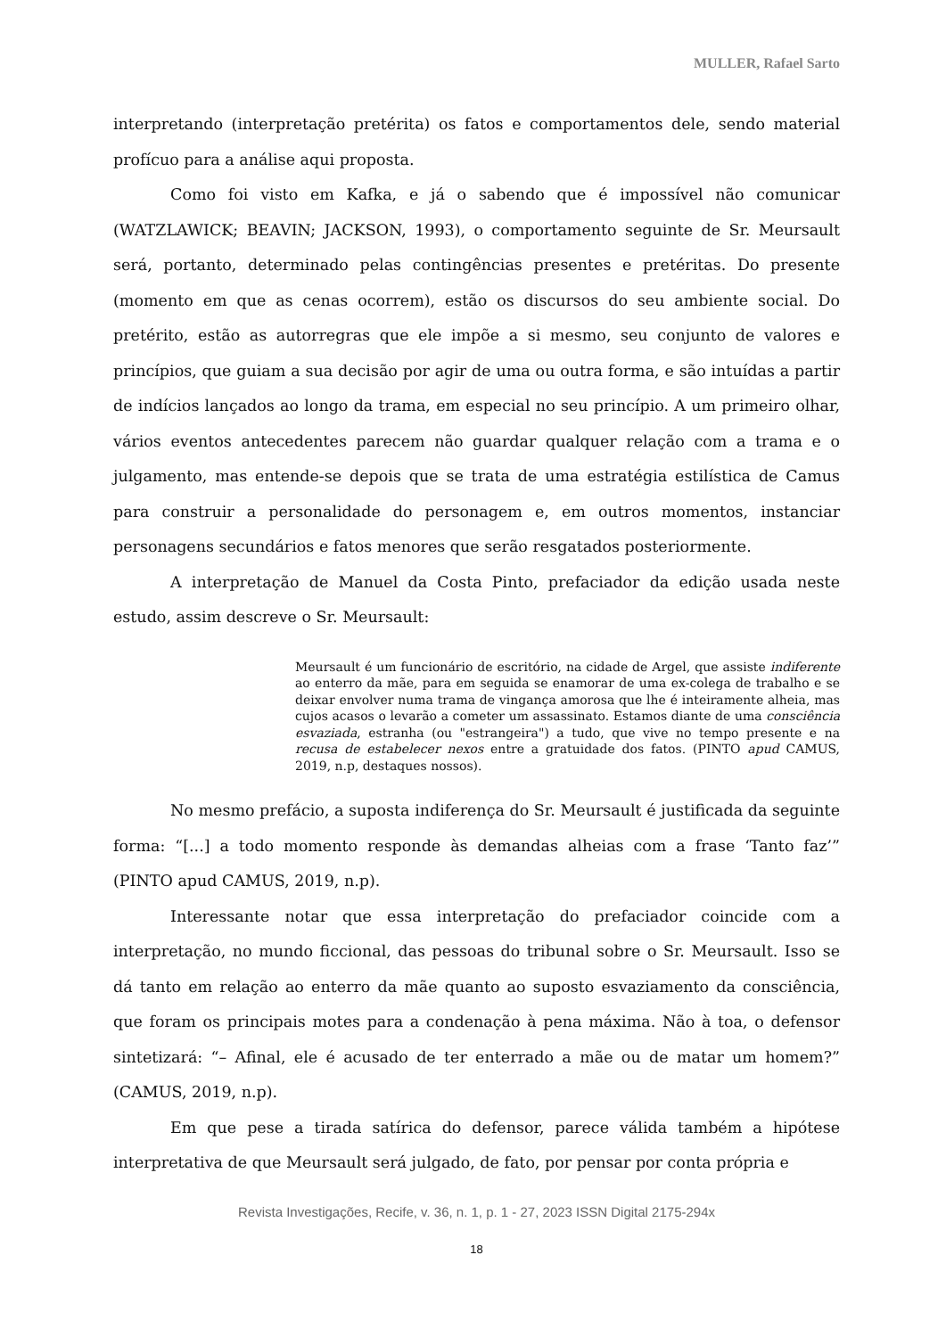MULLER, Rafael Sarto
interpretando (interpretação pretérita) os fatos e comportamentos dele, sendo material profícuo para a análise aqui proposta.
Como foi visto em Kafka, e já o sabendo que é impossível não comunicar (WATZLAWICK; BEAVIN; JACKSON, 1993), o comportamento seguinte de Sr. Meursault será, portanto, determinado pelas contingências presentes e pretéritas. Do presente (momento em que as cenas ocorrem), estão os discursos do seu ambiente social. Do pretérito, estão as autorregras que ele impõe a si mesmo, seu conjunto de valores e princípios, que guiam a sua decisão por agir de uma ou outra forma, e são intuídas a partir de indícios lançados ao longo da trama, em especial no seu princípio. A um primeiro olhar, vários eventos antecedentes parecem não guardar qualquer relação com a trama e o julgamento, mas entende-se depois que se trata de uma estratégia estilística de Camus para construir a personalidade do personagem e, em outros momentos, instanciar personagens secundários e fatos menores que serão resgatados posteriormente.
A interpretação de Manuel da Costa Pinto, prefaciador da edição usada neste estudo, assim descreve o Sr. Meursault:
Meursault é um funcionário de escritório, na cidade de Argel, que assiste indiferente ao enterro da mãe, para em seguida se enamorar de uma ex-colega de trabalho e se deixar envolver numa trama de vingança amorosa que lhe é inteiramente alheia, mas cujos acasos o levarão a cometer um assassinato. Estamos diante de uma consciência esvaziada, estranha (ou "estrangeira") a tudo, que vive no tempo presente e na recusa de estabelecer nexos entre a gratuidade dos fatos. (PINTO apud CAMUS, 2019, n.p, destaques nossos).
No mesmo prefácio, a suposta indiferença do Sr. Meursault é justificada da seguinte forma: “[...] a todo momento responde às demandas alheias com a frase ‘Tanto faz’” (PINTO apud CAMUS, 2019, n.p).
Interessante notar que essa interpretação do prefaciador coincide com a interpretação, no mundo ficcional, das pessoas do tribunal sobre o Sr. Meursault. Isso se dá tanto em relação ao enterro da mãe quanto ao suposto esvaziamento da consciência, que foram os principais motes para a condenação à pena máxima. Não à toa, o defensor sintetizará: “– Afinal, ele é acusado de ter enterrado a mãe ou de matar um homem?” (CAMUS, 2019, n.p).
Em que pese a tirada satírica do defensor, parece válida também a hipótese interpretativa de que Meursault será julgado, de fato, por pensar por conta própria e
Revista Investigações, Recife, v. 36, n. 1, p. 1 - 27, 2023 ISSN Digital 2175-294x
18